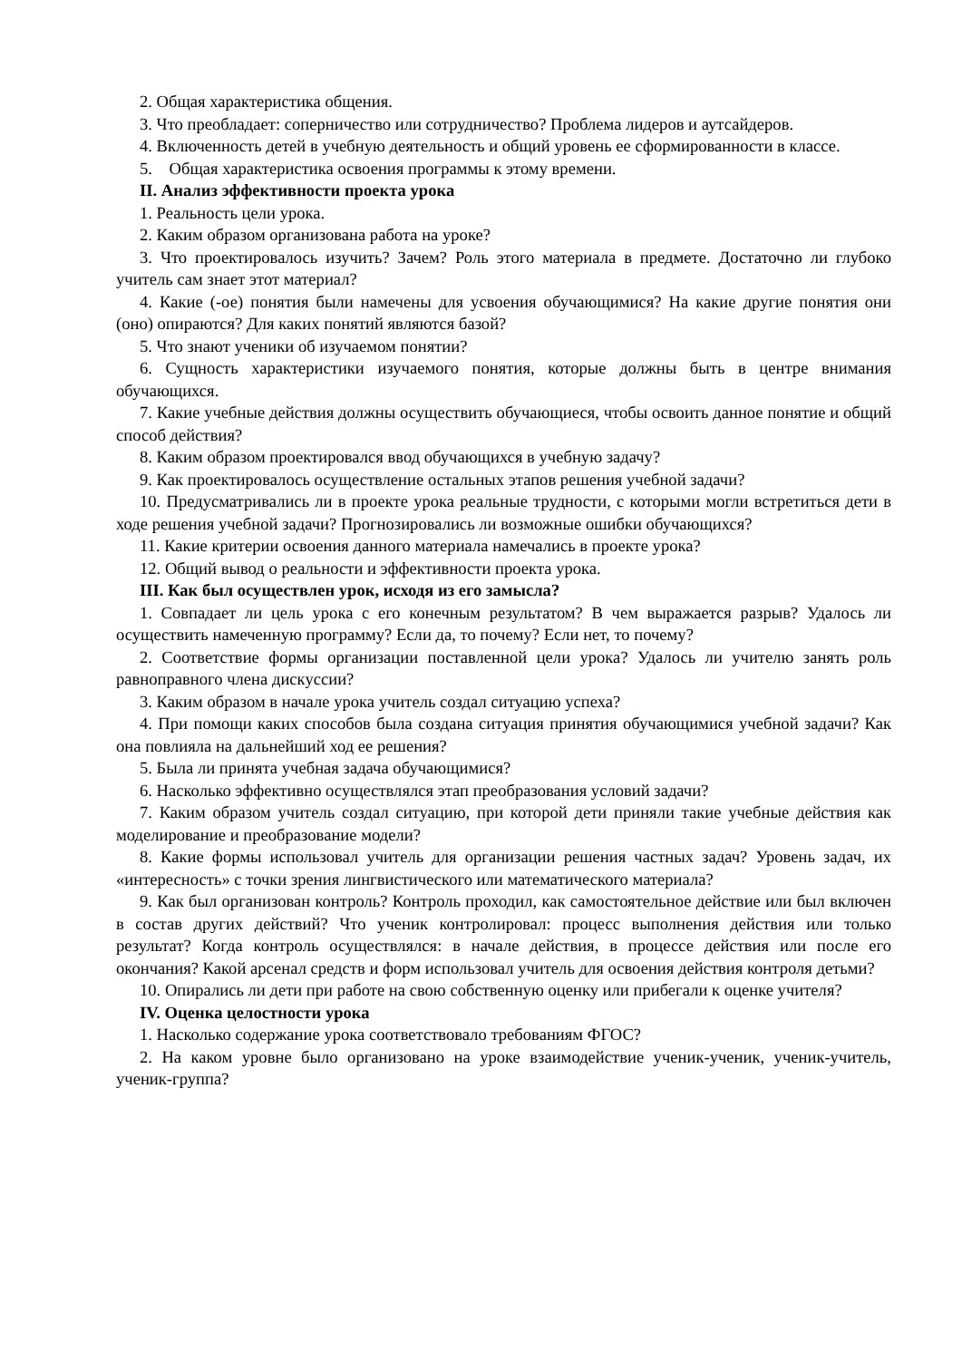2. Общая характеристика общения.
3. Что преобладает: соперничество или сотрудничество? Проблема лидеров и аутсайдеров.
4. Включенность детей в учебную деятельность и общий уровень ее сформированности в классе.
5. Общая характеристика освоения программы к этому времени.
II. Анализ эффективности проекта урока
1. Реальность цели урока.
2. Каким образом организована работа на уроке?
3. Что проектировалось изучить? Зачем? Роль этого материала в предмете. Достаточно ли глубоко учитель сам знает этот материал?
4. Какие (-ое) понятия были намечены для усвоения обучающимися? На какие другие понятия они (оно) опираются? Для каких понятий являются базой?
5. Что знают ученики об изучаемом понятии?
6. Сущность характеристики изучаемого понятия, которые должны быть в центре внимания обучающихся.
7. Какие учебные действия должны осуществить обучающиеся, чтобы освоить данное понятие и общий способ действия?
8. Каким образом проектировался ввод обучающихся в учебную задачу?
9. Как проектировалось осуществление остальных этапов решения учебной задачи?
10. Предусматривались ли в проекте урока реальные трудности, с которыми могли встретиться дети в ходе решения учебной задачи? Прогнозировались ли возможные ошибки обучающихся?
11. Какие критерии освоения данного материала намечались в проекте урока?
12. Общий вывод о реальности и эффективности проекта урока.
III. Как был осуществлен урок, исходя из его замысла?
1. Совпадает ли цель урока с его конечным результатом? В чем выражается разрыв? Удалось ли осуществить намеченную программу? Если да, то почему? Если нет, то почему?
2. Соответствие формы организации поставленной цели урока? Удалось ли учителю занять роль равноправного члена дискуссии?
3. Каким образом в начале урока учитель создал ситуацию успеха?
4. При помощи каких способов была создана ситуация принятия обучающимися учебной задачи? Как она повлияла на дальнейший ход ее решения?
5. Была ли принята учебная задача обучающимися?
6. Насколько эффективно осуществлялся этап преобразования условий задачи?
7. Каким образом учитель создал ситуацию, при которой дети приняли такие учебные действия как моделирование и преобразование модели?
8. Какие формы использовал учитель для организации решения частных задач? Уровень задач, их «интересность» с точки зрения лингвистического или математического материала?
9. Как был организован контроль? Контроль проходил, как самостоятельное действие или был включен в состав других действий? Что ученик контролировал: процесс выполнения действия или только результат? Когда контроль осуществлялся: в начале действия, в процессе действия или после его окончания? Какой арсенал средств и форм использовал учитель для освоения действия контроля детьми?
10. Опирались ли дети при работе на свою собственную оценку или прибегали к оценке учителя?
IV. Оценка целостности урока
1. Насколько содержание урока соответствовало требованиям ФГОС?
2. На каком уровне было организовано на уроке взаимодействие ученик-ученик, ученик-учитель, ученик-группа?